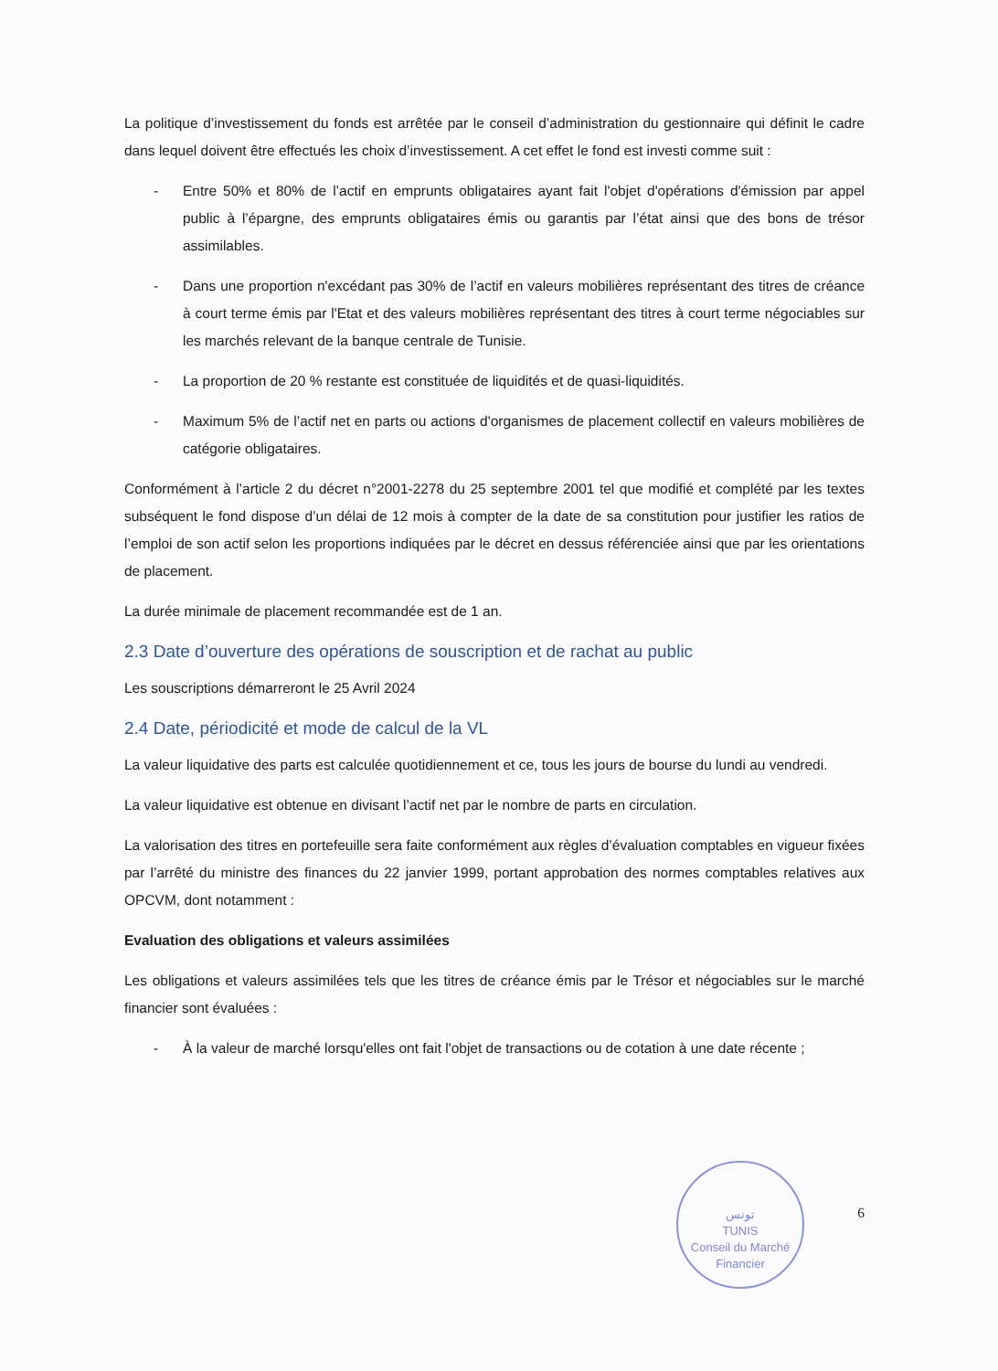La politique d’investissement du fonds est arrêtée par le conseil d’administration du gestionnaire qui définit le cadre dans lequel doivent être effectués les choix d’investissement. A cet effet le fond est investi comme suit :
- Entre 50% et 80% de l’actif en emprunts obligataires ayant fait l'objet d'opérations d'émission par appel public à l’épargne, des emprunts obligataires émis ou garantis par l’état ainsi que des bons de trésor assimilables.
- Dans une proportion n'excédant pas 30% de l’actif en valeurs mobilières représentant des titres de créance à court terme émis par l'Etat et des valeurs mobilières représentant des titres à court terme négociables sur les marchés relevant de la banque centrale de Tunisie.
- La proportion de 20 % restante est constituée de liquidités et de quasi-liquidités.
- Maximum 5% de l’actif net en parts ou actions d'organismes de placement collectif en valeurs mobilières de catégorie obligataires.
Conformément à l’article 2 du décret n°2001-2278 du 25 septembre 2001 tel que modifié et complété par les textes subséquent le fond dispose d’un délai de 12 mois à compter de la date de sa constitution pour justifier les ratios de l’emploi de son actif selon les proportions indiquées par le décret en dessus référenciée ainsi que par les orientations de placement.
La durée minimale de placement recommandée est de 1 an.
2.3 Date d’ouverture des opérations de souscription et de rachat au public
Les souscriptions démarreront le 25 Avril 2024
2.4 Date, périodicité et mode de calcul de la VL
La valeur liquidative des parts est calculée quotidiennement et ce, tous les jours de bourse du lundi au vendredi.
La valeur liquidative est obtenue en divisant l’actif net par le nombre de parts en circulation.
La valorisation des titres en portefeuille sera faite conformément aux règles d’évaluation comptables en vigueur fixées par l’arrêté du ministre des finances du 22 janvier 1999, portant approbation des normes comptables relatives aux OPCVM, dont notamment :
Evaluation des obligations et valeurs assimilées
Les obligations et valeurs assimilées tels que les titres de créance émis par le Trésor et négociables sur le marché financier sont évaluées :
- À la valeur de marché lorsqu'elles ont fait l'objet de transactions ou de cotation à une date récente ;
تونس
TUNIS
Conseil du Marché Financier
6